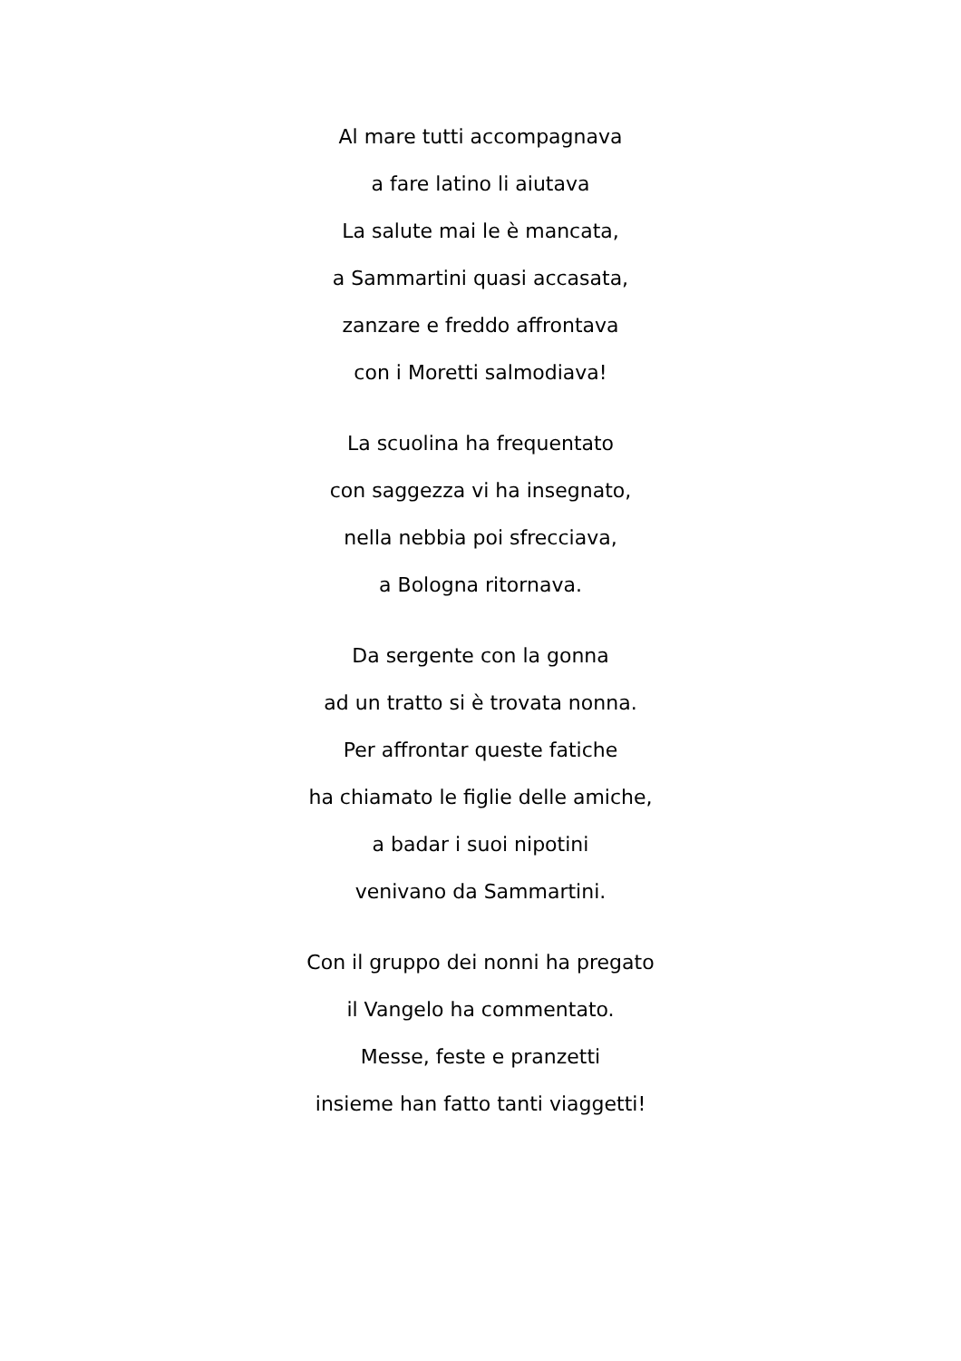Al mare tutti accompagnava
a fare latino li aiutava
La salute mai le è mancata,
a Sammartini quasi accasata,
zanzare e freddo affrontava
con i Moretti salmodiava!
La scuolina ha frequentato
con saggezza vi ha insegnato,
nella nebbia poi sfrecciava,
a Bologna ritornava.
Da sergente con la gonna
ad un tratto si è trovata nonna.
Per affrontar queste fatiche
ha chiamato le figlie delle amiche,
a badar i suoi nipotini
venivano da Sammartini.
Con il gruppo dei nonni ha pregato
il Vangelo ha commentato.
Messe, feste e pranzetti
insieme han fatto tanti viaggetti!